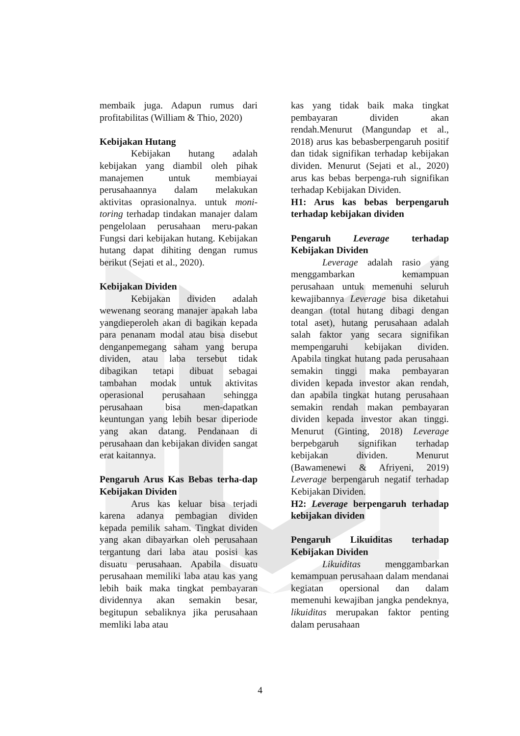membaik juga. Adapun rumus dari profitabilitas (William & Thio, 2020)
Kebijakan Hutang
Kebijakan hutang adalah kebijakan yang diambil oleh pihak manajemen untuk membiayai perusahaannya dalam melakukan aktivitas oprasionalnya. untuk moni-toring terhadap tindakan manajer dalam pengelolaan perusahaan meru-pakan Fungsi dari kebijakan hutang. Kebijakan hutang dapat dihiting dengan rumus berikut (Sejati et al., 2020).
Kebijakan Dividen
Kebijakan dividen adalah wewenang seorang manajer apakah laba yangdieperoleh akan di bagikan kepada para penanam modal atau bisa disebut denganpemegang saham yang berupa dividen, atau laba tersebut tidak dibagikan tetapi dibuat sebagai tambahan modak untuk aktivitas operasional perusahaan sehingga perusahaan bisa men-dapatkan keuntungan yang lebih besar diperiode yang akan datang. Pendanaan di perusahaan dan kebijakan dividen sangat erat kaitannya.
Pengaruh Arus Kas Bebas terha-dap Kebijakan Dividen
Arus kas keluar bisa terjadi karena adanya pembagian dividen kepada pemilik saham. Tingkat dividen yang akan dibayarkan oleh perusahaan tergantung dari laba atau posisi kas disuatu perusahaan. Apabila disuatu perusahaan memiliki laba atau kas yang lebih baik maka tingkat pembayaran dividennya akan semakin besar, begitupun sebaliknya jika perusahaan memliki laba atau
kas yang tidak baik maka tingkat pembayaran dividen akan rendah.Menurut (Mangundap et al., 2018) arus kas bebasberpengaruh positif dan tidak signifikan terhadap kebijakan dividen. Menurut (Sejati et al., 2020) arus kas bebas berpenga-ruh signifikan terhadap Kebijakan Dividen.
H1: Arus kas bebas berpengaruh terhadap kebijakan dividen
Pengaruh Leverage terhadap Kebijakan Dividen
Leverage adalah rasio yang menggambarkan kemampuan perusahaan untuk memenuhi seluruh kewajibannya Leverage bisa diketahui deangan (total hutang dibagi dengan total aset), hutang perusahaan adalah salah faktor yang secara signifikan mempengaruhi kebijakan dividen. Apabila tingkat hutang pada perusahaan semakin tinggi maka pembayaran dividen kepada investor akan rendah, dan apabila tingkat hutang perusahaan semakin rendah makan pembayaran dividen kepada investor akan tinggi. Menurut (Ginting, 2018) Leverage berpebgaruh signifikan terhadap kebijakan dividen. Menurut (Bawamenewi & Afriyeni, 2019) Leverage berpengaruh negatif terhadap Kebijakan Dividen.
H2: Leverage berpengaruh terhadap kebijakan dividen
Pengaruh Likuiditas terhadap Kebijakan Dividen
Likuiditas menggambarkan kemampuan perusahaan dalam mendanai kegiatan opersional dan dalam memenuhi kewajiban jangka pendeknya, likuiditas merupakan faktor penting dalam perusahaan
4